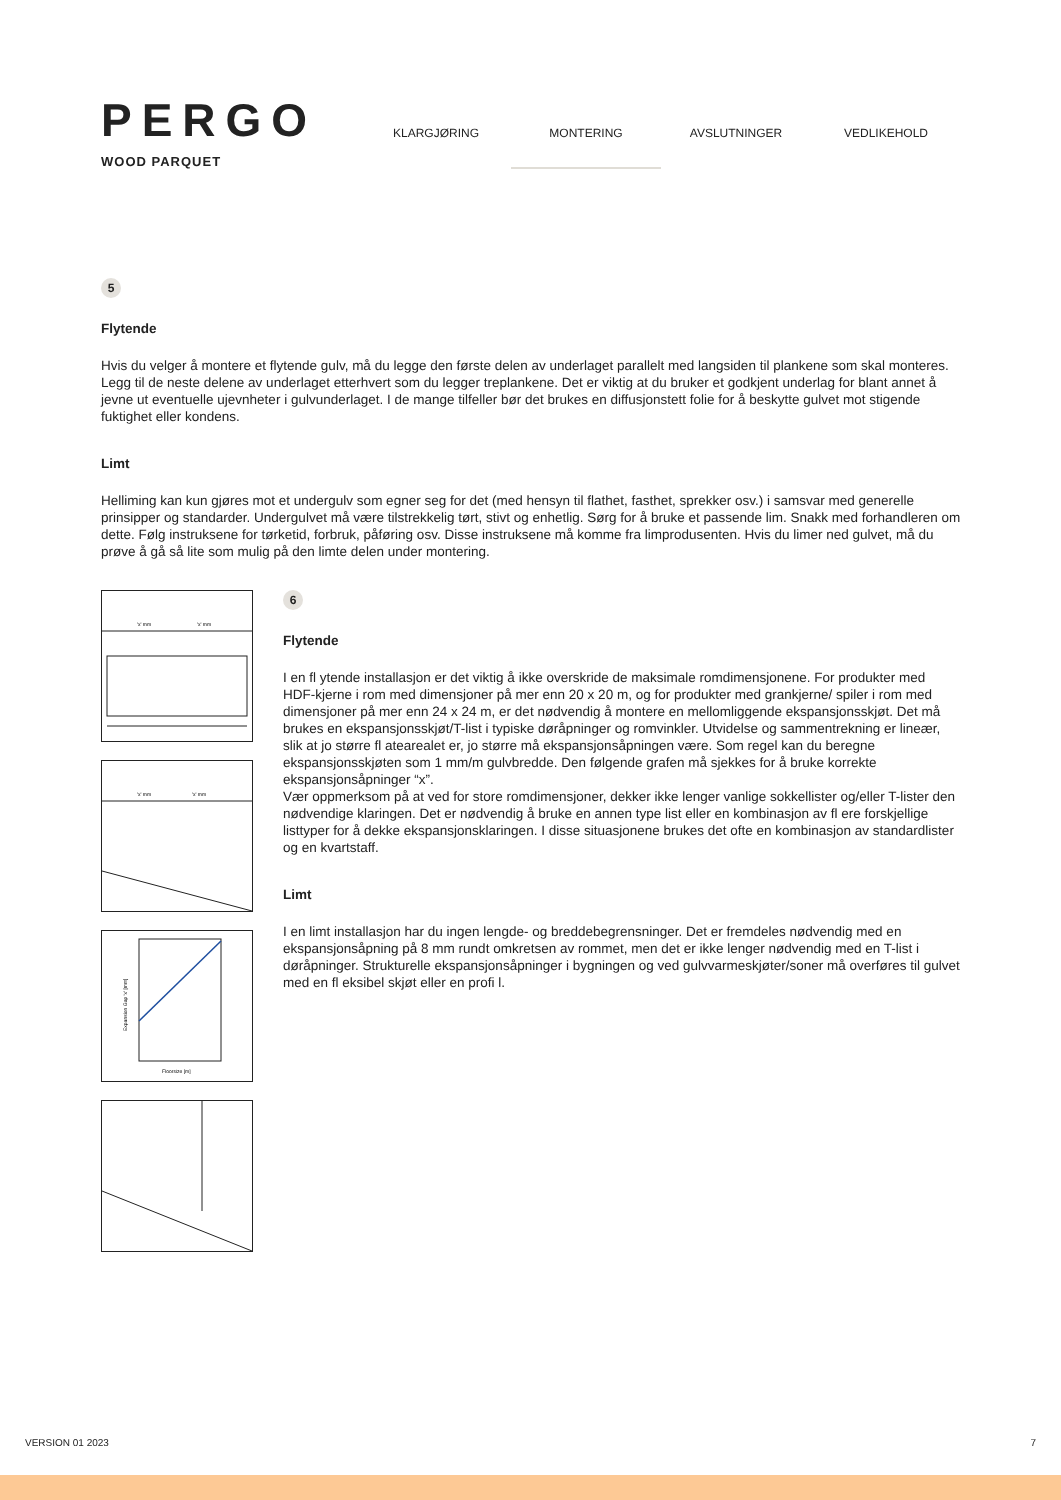PERGO
WOOD PARQUET
KLARGJØRING MONTERING AVSLUTNINGER VEDLIKEHOLD
5
Flytende
Hvis du velger å montere et flytende gulv, må du legge den første delen av underlaget parallelt med langsiden til plankene som skal monteres. Legg til de neste delene av underlaget etterhvert som du legger treplankene. Det er viktig at du bruker et godkjent underlag for blant annet å jevne ut eventuelle ujevnheter i gulvunderlaget. I de mange tilfeller bør det brukes en diffusjonstett folie for å beskytte gulvet mot stigende fuktighet eller kondens.
Limt
Helliming kan kun gjøres mot et undergulv som egner seg for det (med hensyn til flathet, fasthet, sprekker osv.) i samsvar med generelle prinsipper og standarder. Undergulvet må være tilstrekkelig tørt, stivt og enhetlig. Sørg for å bruke et passende lim. Snakk med forhandleren om dette. Følg instruksene for tørketid, forbruk, påføring osv. Disse instruksene må komme fra limprodusenten. Hvis du limer ned gulvet, må du prøve å gå så lite som mulig på den limte delen under montering.
'x' mm
'x' mm
'x' mm
'x' mm
Expansion Gap 'x' [mm]
Floorsize [m]
6
Flytende
I en fl ytende installasjon er det viktig å ikke overskride de maksimale romdimensjonene. For produkter med HDF-kjerne i rom med dimensjoner på mer enn 20 x 20 m, og for produkter med grankjerne/ spiler i rom med dimensjoner på mer enn 24 x 24 m, er det nødvendig å montere en mellomliggende ekspansjonsskjøt. Det må brukes en ekspansjonsskjøt/T-list i typiske døråpninger og romvinkler. Utvidelse og sammentrekning er lineær, slik at jo større fl atearealet er, jo større må ekspansjonsåpningen være. Som regel kan du beregne ekspansjonsskjøten som 1 mm/m gulvbredde. Den følgende grafen må sjekkes for å bruke korrekte ekspansjonsåpninger “x”.
Vær oppmerksom på at ved for store romdimensjoner, dekker ikke lenger vanlige sokkellister og/eller T-lister den nødvendige klaringen. Det er nødvendig å bruke en annen type list eller en kombinasjon av fl ere forskjellige listtyper for å dekke ekspansjonsklaringen. I disse situasjonene brukes det ofte en kombinasjon av standardlister og en kvartstaff.
Limt
I en limt installasjon har du ingen lengde- og breddebegrensninger. Det er fremdeles nødvendig med en ekspansjonsåpning på 8 mm rundt omkretsen av rommet, men det er ikke lenger nødvendig med en T-list i døråpninger. Strukturelle ekspansjonsåpninger i bygningen og ved gulvvarmeskjøter/soner må overføres til gulvet med en fl eksibel skjøt eller en profi l.
VERSION 01 2023 7